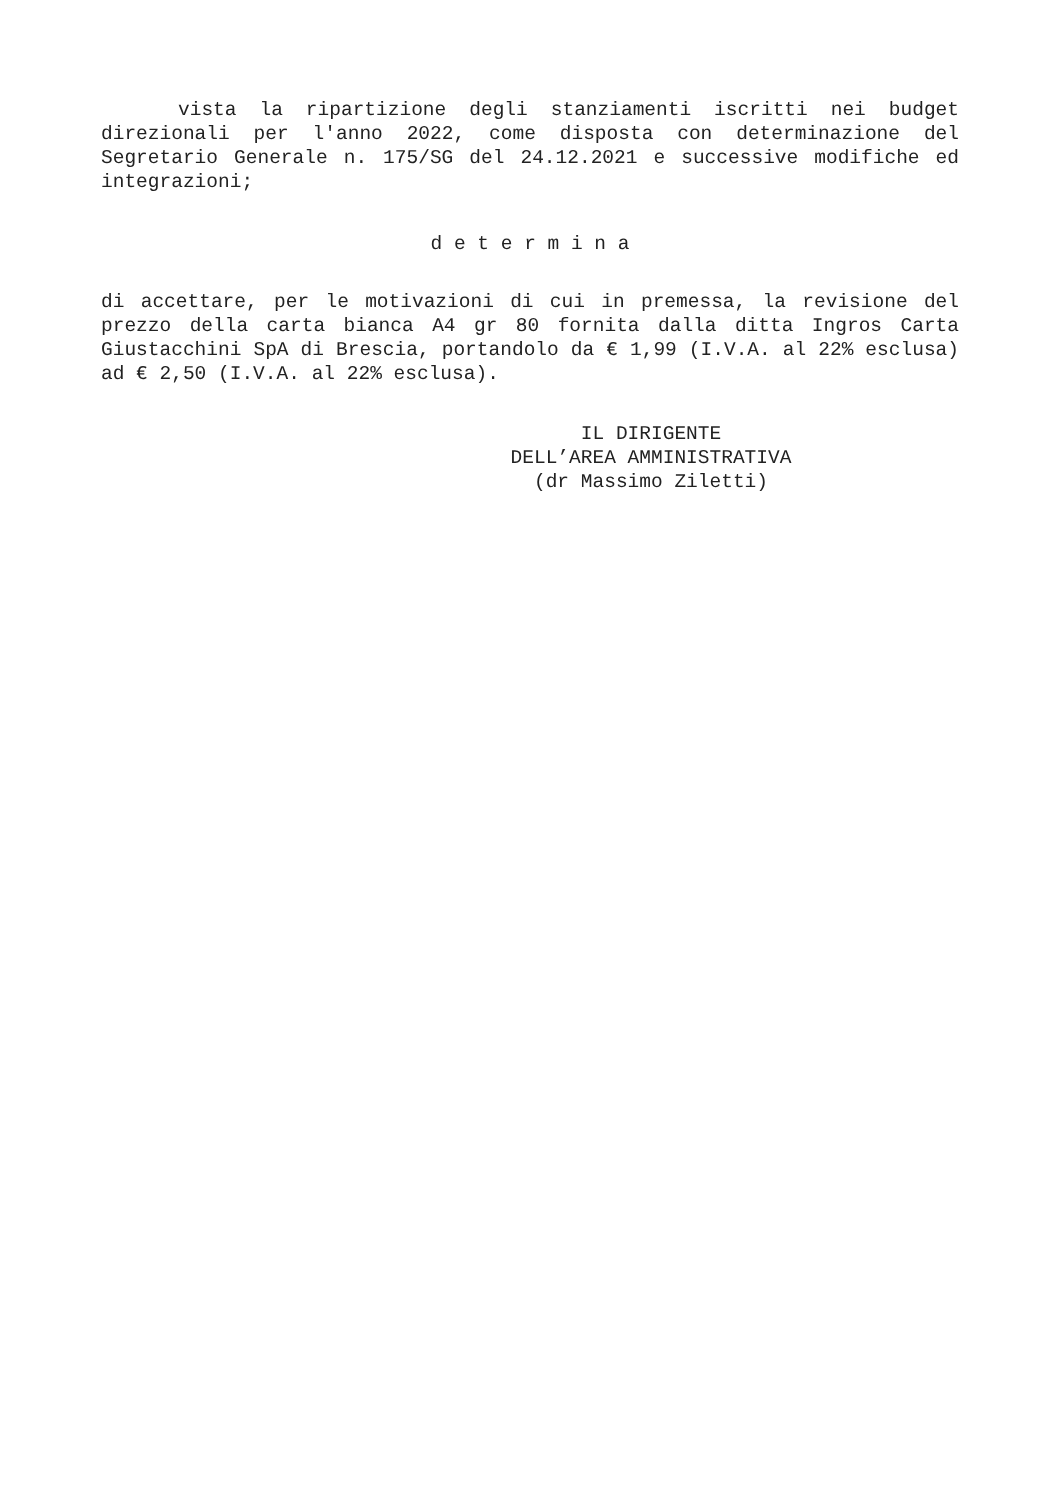vista la ripartizione degli stanziamenti iscritti nei budget direzionali per l'anno 2022, come disposta con determinazione del Segretario Generale n. 175/SG del 24.12.2021 e successive modifiche ed integrazioni;
d e t e r m i n a
di accettare, per le motivazioni di cui in premessa, la revisione del prezzo della carta bianca A4 gr 80 fornita dalla ditta Ingros Carta Giustacchini SpA di Brescia, portandolo da € 1,99 (I.V.A. al 22% esclusa) ad € 2,50 (I.V.A. al 22% esclusa).
IL DIRIGENTE
DELL’AREA AMMINISTRATIVA
(dr Massimo Ziletti)